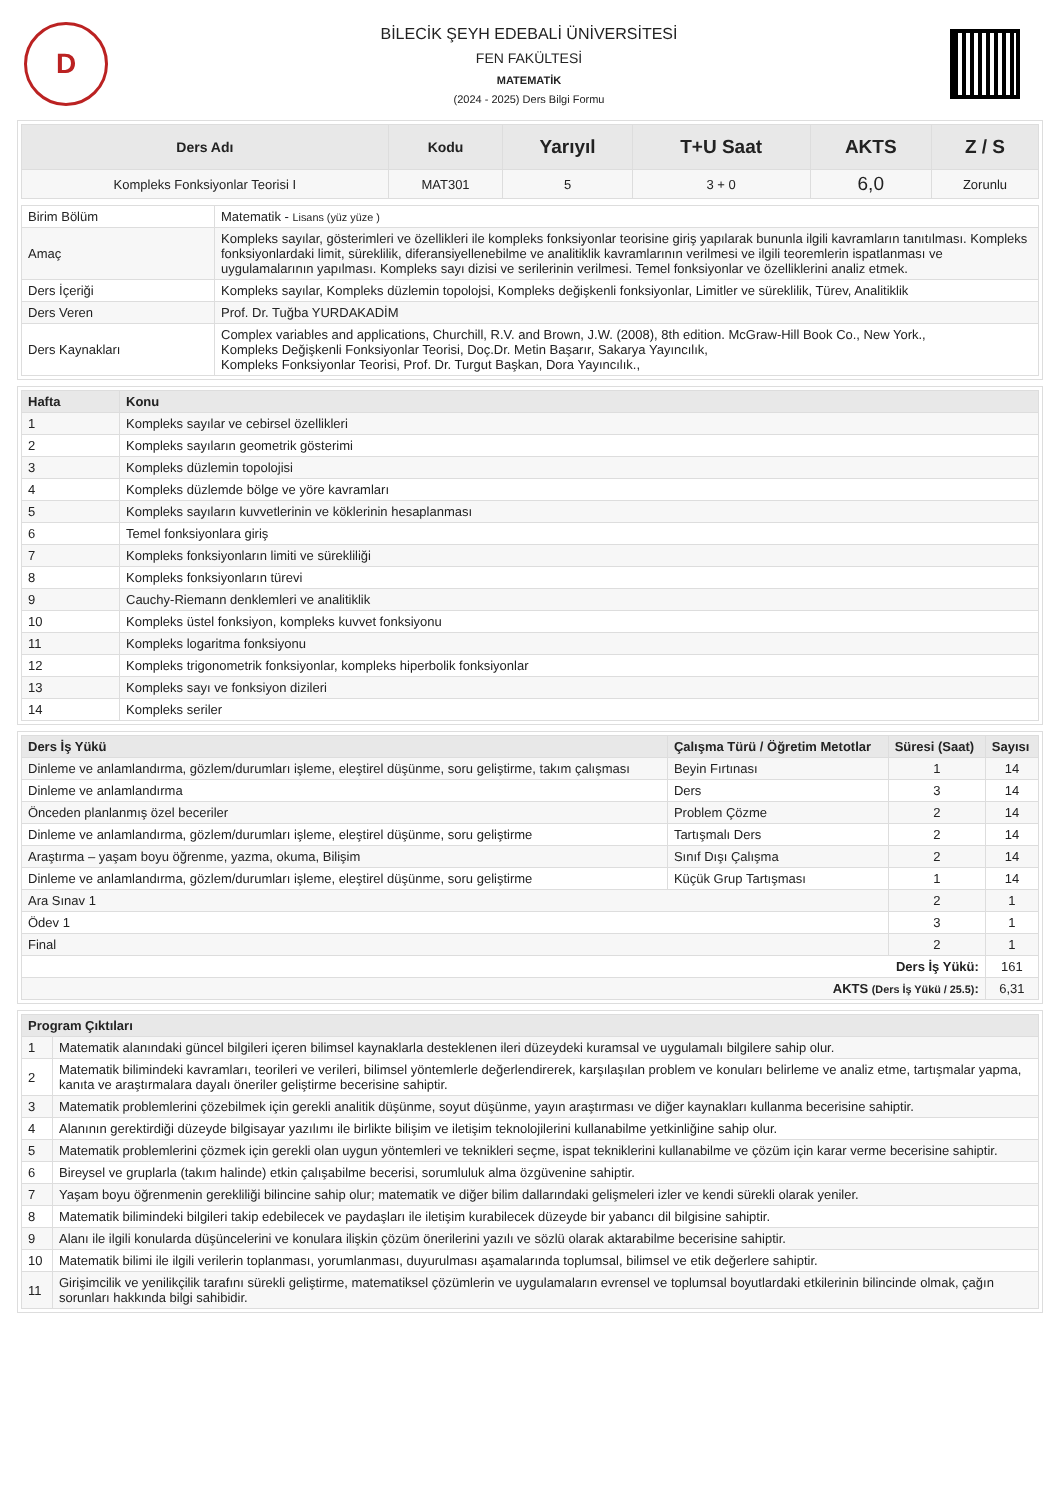D
BİLECİK ŞEYH EDEBALİ ÜNİVERSİTESİ
FEN FAKÜLTESİ
MATEMATİK
(2024 - 2025) Ders Bilgi Formu
| Ders Adı | Kodu | Yarıyıl | T+U Saat | AKTS | Z / S |
| --- | --- | --- | --- | --- | --- |
| Kompleks Fonksiyonlar Teorisi I | MAT301 | 5 | 3 + 0 | 6,0 | Zorunlu |
| Birim Bölüm | Matematik - Lisans (yüz yüze ) |
| Amaç | Kompleks sayılar, gösterimleri ve özellikleri ile kompleks fonksiyonlar teorisine giriş yapılarak bununla ilgili kavramların tanıtılması. Kompleks fonksiyonlardaki limit, süreklilik, diferansiyellenebilme ve analitiklik kavramlarının verilmesi ve ilgili teoremlerin ispatlanması ve uygulamalarının yapılması. Kompleks sayı dizisi ve serilerinin verilmesi. Temel fonksiyonlar ve özelliklerini analiz etmek. |
| Ders İçeriği | Kompleks sayılar, Kompleks düzlemin topolojsi, Kompleks değişkenli fonksiyonlar, Limitler ve süreklilik, Türev, Analitiklik |
| Ders Veren | Prof. Dr. Tuğba YURDAKADİM |
| Ders Kaynakları | Complex variables and applications, Churchill, R.V. and Brown, J.W. (2008), 8th edition. McGraw-Hill Book Co., New York., Kompleks Değişkenli Fonksiyonlar Teorisi, Doç.Dr. Metin Başarır, Sakarya Yayıncılık, Kompleks Fonksiyonlar Teorisi, Prof. Dr. Turgut Başkan, Dora Yayıncılık., |
| Hafta | Konu |
| --- | --- |
| 1 | Kompleks sayılar ve cebirsel özellikleri |
| 2 | Kompleks sayıların geometrik gösterimi |
| 3 | Kompleks düzlemin topolojisi |
| 4 | Kompleks düzlemde bölge ve yöre kavramları |
| 5 | Kompleks sayıların kuvvetlerinin ve köklerinin hesaplanması |
| 6 | Temel fonksiyonlara giriş |
| 7 | Kompleks fonksiyonların limiti ve sürekliliği |
| 8 | Kompleks fonksiyonların türevi |
| 9 | Cauchy-Riemann denklemleri ve analitiklik |
| 10 | Kompleks üstel fonksiyon, kompleks kuvvet fonksiyonu |
| 11 | Kompleks logaritma fonksiyonu |
| 12 | Kompleks trigonometrik fonksiyonlar, kompleks hiperbolik fonksiyonlar |
| 13 | Kompleks sayı ve fonksiyon dizileri |
| 14 | Kompleks seriler |
| Ders İş Yükü | Çalışma Türü / Öğretim Metotlar | Süresi (Saat) | Sayısı |
| --- | --- | --- | --- |
| Dinleme ve anlamlandırma, gözlem/durumları işleme, eleştirel düşünme, soru geliştirme, takım çalışması | Beyin Fırtınası | 1 | 14 |
| Dinleme ve anlamlandırma | Ders | 3 | 14 |
| Önceden planlanmış özel beceriler | Problem Çözme | 2 | 14 |
| Dinleme ve anlamlandırma, gözlem/durumları işleme, eleştirel düşünme, soru geliştirme | Tartışmalı Ders | 2 | 14 |
| Araştırma – yaşam boyu öğrenme, yazma, okuma, Bilişim | Sınıf Dışı Çalışma | 2 | 14 |
| Dinleme ve anlamlandırma, gözlem/durumları işleme, eleştirel düşünme, soru geliştirme | Küçük Grup Tartışması | 1 | 14 |
| Ara Sınav 1 | | 2 | 1 |
| Ödev 1 | | 3 | 1 |
| Final | | 2 | 1 |
| Ders İş Yükü: | | | 161 |
| AKTS (Ders İş Yükü / 25.5) : | | | 6,31 |
| Program Çıktıları | |
| --- | --- |
| 1 | Matematik alanındaki güncel bilgileri içeren bilimsel kaynaklarla desteklenen ileri düzeydeki kuramsal ve uygulamalı bilgilere sahip olur. |
| 2 | Matematik bilimindeki kavramları, teorileri ve verileri, bilimsel yöntemlerle değerlendirerek, karşılaşılan problem ve konuları belirleme ve analiz etme, tartışmalar yapma, kanıta ve araştırmalara dayalı öneriler geliştirme becerisine sahiptir. |
| 3 | Matematik problemlerini çözebilmek için gerekli analitik düşünme, soyut düşünme, yayın araştırması ve diğer kaynakları kullanma becerisine sahiptir. |
| 4 | Alanının gerektirdiği düzeyde bilgisayar yazılımı ile birlikte bilişim ve iletişim teknolojilerini kullanabilme yetkinliğine sahip olur. |
| 5 | Matematik problemlerini çözmek için gerekli olan uygun yöntemleri ve teknikleri seçme, ispat tekniklerini kullanabilme ve çözüm için karar verme becerisine sahiptir. |
| 6 | Bireysel ve gruplarla (takım halinde) etkin çalışabilme becerisi, sorumluluk alma özgüvenine sahiptir. |
| 7 | Yaşam boyu öğrenmenin gerekliliği bilincine sahip olur; matematik ve diğer bilim dallarındaki gelişmeleri izler ve kendi sürekli olarak yeniler. |
| 8 | Matematik bilimindeki bilgileri takip edebilecek ve paydaşları ile iletişim kurabilecek düzeyde bir yabancı dil bilgisine sahiptir. |
| 9 | Alanı ile ilgili konularda düşüncelerini ve konulara ilişkin çözüm önerilerini yazılı ve sözlü olarak aktarabilme becerisine sahiptir. |
| 10 | Matematik bilimi ile ilgili verilerin toplanması, yorumlanması, duyurulması aşamalarında toplumsal, bilimsel ve etik değerlere sahiptir. |
| 11 | Girişimcilik ve yenilikçilik tarafını sürekli geliştirme, matematiksel çözümlerin ve uygulamaların evrensel ve toplumsal boyutlardaki etkilerinin bilincinde olmak, çağın sorunları hakkında bilgi sahibidir. |